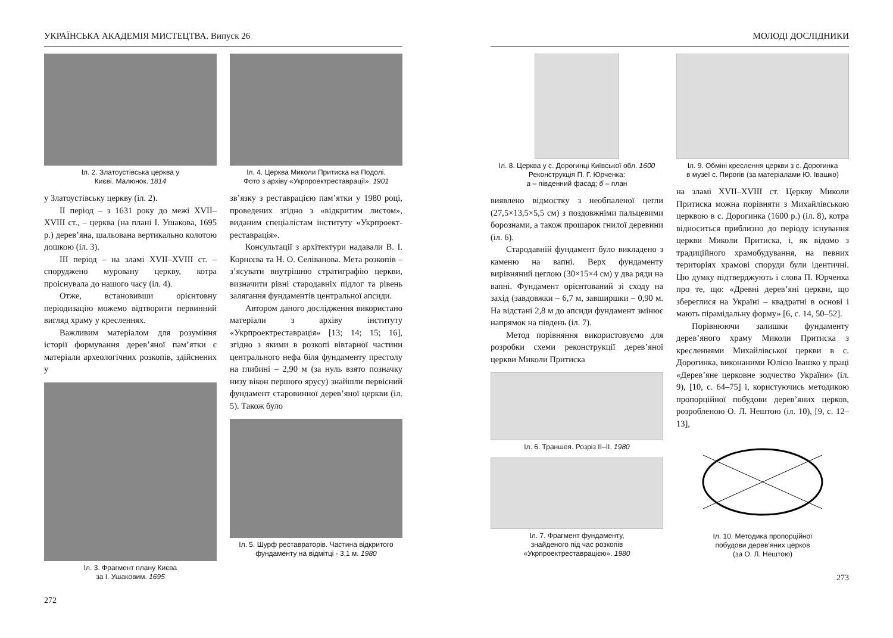УКРАЇНСЬКА АКАДЕМІЯ МИСТЕЦТВА. Випуск 26
Іл. 2. Златоустівська церква у
Києві. Малюнок. 1814
у Златоустівську церкву (іл. 2).
II період – з 1631 року до межі XVII–XVIII ст., – церква (на плані І. Ушакова, 1695 р.) дерев’яна, шальована вертикально колотою дошкою (іл. 3).
III період – на зламі XVII–XVIII ст. – споруджено муровану церкву, котра проіснувала до нашого часу (іл. 4).
Отже, встановивши орієнтовну періодизацію можемо відтворити первинний вигляд храму у кресленнях.
Важливим матеріалом для розуміння історії формування дерев’яної пам’ятки є матеріали археологічних розкопів, здійснених у
Іл. 3. Фрагмент плану Києва
за І. Ушаковим. 1695
Іл. 4. Церква Миколи Притиска на Подолі.
Фото з архіву «Укрпроектреставрації». 1901
зв’язку з реставрацією пам’ятки у 1980 році, проведених згідно з «відкритим листом», виданим спеціалістам інституту «Укрпроект-реставрація».
Консультації з архітектури надавали В. І. Корнєєва та Н. О. Селіванова. Мета розкопів – з’ясувати внутрішню стратиграфію церкви, визначити рівні стародавніх підлог та рівень залягання фундаментів центральної апсиди.
Автором даного дослідження використано матеріали з архіву інституту «Укрпроектреставрація» [13; 14; 15; 16], згідно з якими в розкопі вівтарної частини центрального нефа біля фундаменту престолу на глибині – 2,90 м (за нуль взято позначку низу вікон першого ярусу) знайшли первісний фундамент старовинної дерев’яної церкви (іл. 5). Також було
Іл. 5. Шурф реставраторів. Частина відкритого
фундаменту на відмітці - 3,1 м. 1980
272
МОЛОДІ ДОСЛІДНИКИ
Іл. 8. Церква у с. Дорогинці Київської обл. 1600
Реконструкція П. Г. Юрченка:
а – південний фасад; б – план
виявлено відмостку з необпаленої цегли (27,5×13,5×5,5 см) з поздовжніми пальцевими борознами, а також прошарок гнилої деревини (іл. 6).
Стародавній фундамент було викладено з каменю на вапні. Верх фундаменту вирівняний цеглою (30×15×4 см) у два ряди на вапні. Фундамент орієнтований зі сходу на захід (завдовжки – 6,7 м, завширшки – 0,90 м. На відстані 2,8 м до апсиди фундамент змінює напрямок на південь (іл. 7).
Метод порівняння використовуємо для розробки схеми реконструкції дерев’яної церкви Миколи Притиска
Іл. 6. Траншея. Розріз ІІ–ІІ. 1980
Іл. 7. Фрагмент фундаменту,
знайденого під час розкопів
«Укрпроектреставрацією». 1980
Іл. 9. Обміні креслення церкви з с. Дорогинка
в музеї с. Пирогів (за матеріалами Ю. Івашко)
на зламі XVII–XVIII ст. Церкву Миколи Притиска можна порівняти з Михайлівською церквою в с. Дорогинка (1600 р.) (іл. 8), котра відноситься приблизно до періоду існування церкви Миколи Притиска, і, як відомо з традиційного храмобудування, на певних територіях храмові споруди були ідентичні. Цю думку підтверджують і слова П. Юрченка про те, що: «Древні дерев’яні церкви, що збереглися на Україні – квадратні в основі і мають пірамідальну форму» [6, с. 14, 50–52].
Порівнюючи залишки фундаменту дерев’яного храму Миколи Притиска з кресленнями Михайлівської церкви в с. Дорогинка, виконаними Юлією Івашко у праці «Дерев’яне церковне зодчество України» (іл. 9), [10, с. 64–75] і, користуючись методикою пропорційної побудови дерев’яних церков, розробленою О. Л. Нештою (іл. 10), [9, с. 12–13],
Іл. 10. Методика пропорційної
побудови дерев’яних церков
(за О. Л. Нештою)
273